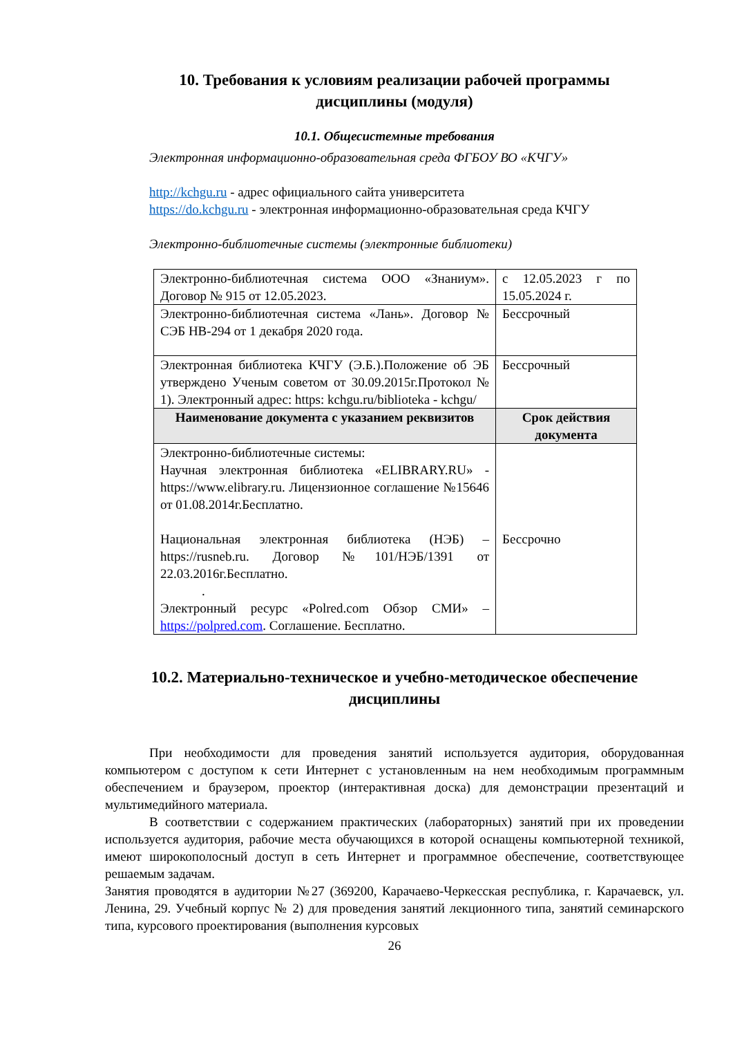10. Требования к условиям реализации рабочей программы дисциплины (модуля)
10.1. Общесистемные требования
Электронная информационно-образовательная среда ФГБОУ ВО «КЧГУ»
http://kchgu.ru - адрес официального сайта университета
https://do.kchgu.ru - электронная информационно-образовательная среда КЧГУ
Электронно-библиотечные системы (электронные библиотеки)
| Электронно-библиотечная система ООО «Знаниум». Договор № 915 от 12.05.2023. | с 12.05.2023 г по 15.05.2024 г. |
| Электронно-библиотечная система «Лань». Договор № СЭБ НВ-294 от 1 декабря 2020 года. | Бессрочный |
| Электронная библиотека КЧГУ (Э.Б.).Положение об ЭБ утверждено Ученым советом от 30.09.2015г.Протокол № 1). Электронный адрес: https: kchgu.ru/biblioteka - kchgu/ | Бессрочный |
| Наименование документа с указанием реквизитов | Срок действия документа |
| Электронно-библиотечные системы: Научная электронная библиотека «ELIBRARY.RU» - https://www.elibrary.ru. Лицензионное соглашение №15646 от 01.08.2014г.Бесплатно. Национальная электронная библиотека (НЭБ) – https://rusneb.ru. Договор №101/НЭБ/1391 от 22.03.2016г.Бесплатно. . Электронный ресурс «Polred.com Обзор СМИ» – https://polpred.com . Соглашение. Бесплатно. | Бессрочно |
10.2. Материально-техническое и учебно-методическое обеспечение дисциплины
При необходимости для проведения занятий используется аудитория, оборудованная компьютером с доступом к сети Интернет с установленным на нем необходимым программным обеспечением и браузером, проектор (интерактивная доска) для демонстрации презентаций и мультимедийного материала.
В соответствии с содержанием практических (лабораторных) занятий при их проведении используется аудитория, рабочие места обучающихся в которой оснащены компьютерной техникой, имеют широкополосный доступ в сеть Интернет и программное обеспечение, соответствующее решаемым задачам.
Занятия проводятся в аудитории №27 (369200, Карачаево-Черкесская республика, г. Карачаевск, ул. Ленина, 29. Учебный корпус № 2) для проведения занятий лекционного типа, занятий семинарского типа, курсового проектирования (выполнения курсовых
26